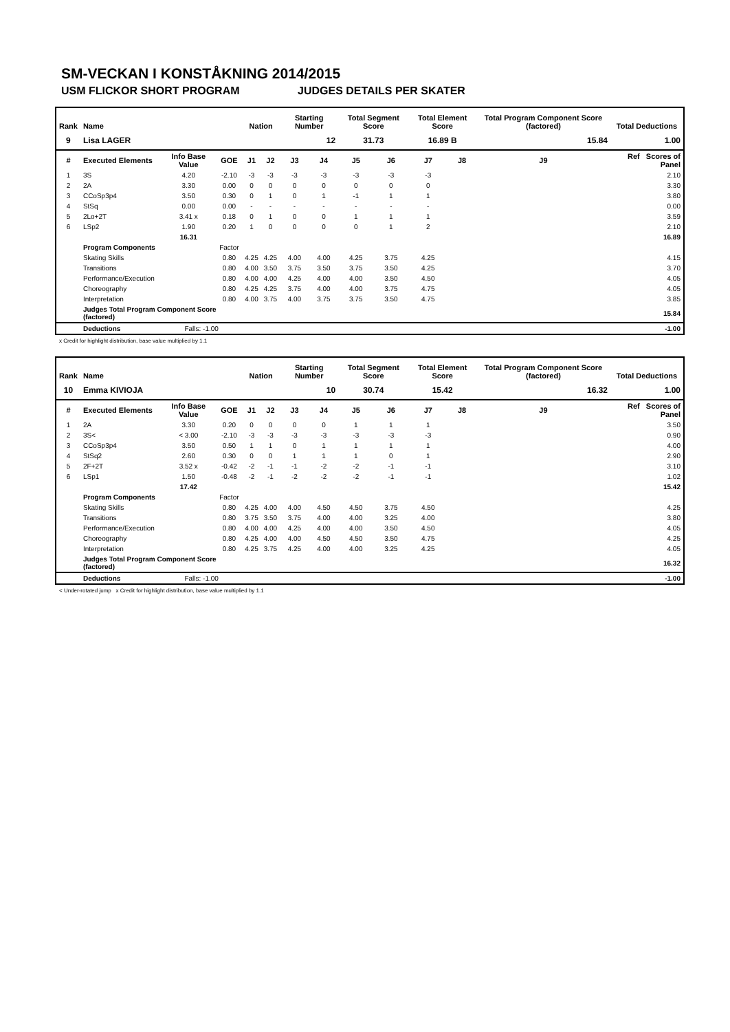SM-VECKAN I KONSTÅKNING 2014/2015
USM FLICKOR SHORT PROGRAM JUDGES DETAILS PER SKATER
| Rank | Name | | | Nation | | Starting Number | | Total Segment Score | | Total Element Score | | Total Program Component Score (factored) | | Total Deductions |
| --- | --- | --- | --- | --- | --- | --- | --- | --- | --- | --- | --- | --- | --- | --- |
| 9 | Lisa LAGER | | | | | 12 | | 31.73 | | 16.89 B | | 15.84 | | 1.00 |
| # | Executed Elements | Info Base Value | GOE | J1 | J2 | J3 | J4 | J5 | J6 | J7 | J8 | J9 | Ref Scores of Panel | |
| 1 | 3S | 4.20 | -2.10 | -3 | -3 | -3 | -3 | -3 | -3 | -3 | | | 2.10 | |
| 2 | 2A | 3.30 | 0.00 | 0 | 0 | 0 | 0 | 0 | 0 | 0 | | | 3.30 | |
| 3 | CCoSp3p4 | 3.50 | 0.30 | 0 | 1 | 0 | 1 | -1 | 1 | 1 | | | 3.80 | |
| 4 | StSq | 0.00 | 0.00 | - | - | - | - | - | - | - | | | 0.00 | |
| 5 | 2Lo+2T | 3.41 x | 0.18 | 0 | 1 | 0 | 0 | 1 | 1 | 1 | | | 3.59 | |
| 6 | LSp2 | 1.90 | 0.20 | 1 | 0 | 0 | 0 | 0 | 1 | 2 | | | 2.10 | |
| | | 16.31 | 16.89 | | | | | | | | | | | |
| | Program Components | | Factor | | | | | | | | | | | |
| | Skating Skills | | 0.80 | 4.25 | 4.25 | 4.00 | 4.00 | 4.25 | 3.75 | 4.25 | | | 4.15 | |
| | Transitions | | 0.80 | 4.00 | 3.50 | 3.75 | 3.50 | 3.75 | 3.50 | 4.25 | | | 3.70 | |
| | Performance/Execution | | 0.80 | 4.00 | 4.00 | 4.25 | 4.00 | 4.00 | 3.50 | 4.50 | | | 4.05 | |
| | Choreography | | 0.80 | 4.25 | 4.25 | 3.75 | 4.00 | 4.00 | 3.75 | 4.75 | | | 4.05 | |
| | Interpretation | | 0.80 | 4.00 | 3.75 | 4.00 | 3.75 | 3.75 | 3.50 | 4.75 | | | 3.85 | |
| | Judges Total Program Component Score (factored) | | | 15.84 | | | | | | | | | | |
| | Deductions | Falls: -1.00 | | -1.00 | | | | | | | | | | |
x Credit for highlight distribution, base value multiplied by 1.1
| Rank | Name | | | Nation | | Starting Number | | Total Segment Score | | Total Element Score | | Total Program Component Score (factored) | | Total Deductions |
| --- | --- | --- | --- | --- | --- | --- | --- | --- | --- | --- | --- | --- | --- | --- |
| 10 | Emma KIVIOJA | | | | | 10 | | 30.74 | | 15.42 | | 16.32 | | 1.00 |
| # | Executed Elements | Info Base Value | GOE | J1 | J2 | J3 | J4 | J5 | J6 | J7 | J8 | J9 | Ref Scores of Panel | |
| 1 | 2A | 3.30 | 0.20 | 0 | 0 | 0 | 0 | 1 | 1 | 1 | | | 3.50 | |
| 2 | 3S< | < 3.00 | -2.10 | -3 | -3 | -3 | -3 | -3 | -3 | -3 | | | 0.90 | |
| 3 | CCoSp3p4 | 3.50 | 0.50 | 1 | 1 | 0 | 1 | 1 | 1 | 1 | | | 4.00 | |
| 4 | StSq2 | 2.60 | 0.30 | 0 | 0 | 1 | 1 | 1 | 0 | 1 | | | 2.90 | |
| 5 | 2F+2T | 3.52 x | -0.42 | -2 | -1 | -1 | -2 | -2 | -1 | -1 | | | 3.10 | |
| 6 | LSp1 | 1.50 | -0.48 | -2 | -1 | -2 | -2 | -2 | -1 | -1 | | | 1.02 | |
| | | 17.42 | 15.42 | | | | | | | | | | | |
| | Program Components | | Factor | | | | | | | | | | | |
| | Skating Skills | | 0.80 | 4.25 | 4.00 | 4.00 | 4.50 | 4.50 | 3.75 | 4.50 | | | 4.25 | |
| | Transitions | | 0.80 | 3.75 | 3.50 | 3.75 | 4.00 | 4.00 | 3.25 | 4.00 | | | 3.80 | |
| | Performance/Execution | | 0.80 | 4.00 | 4.00 | 4.25 | 4.00 | 4.00 | 3.50 | 4.50 | | | 4.05 | |
| | Choreography | | 0.80 | 4.25 | 4.00 | 4.00 | 4.50 | 4.50 | 3.50 | 4.75 | | | 4.25 | |
| | Interpretation | | 0.80 | 4.25 | 3.75 | 4.25 | 4.00 | 4.00 | 3.25 | 4.25 | | | 4.05 | |
| | Judges Total Program Component Score (factored) | | | 16.32 | | | | | | | | | | |
| | Deductions | Falls: -1.00 | | -1.00 | | | | | | | | | | |
< Under-rotated jump x Credit for highlight distribution, base value multiplied by 1.1